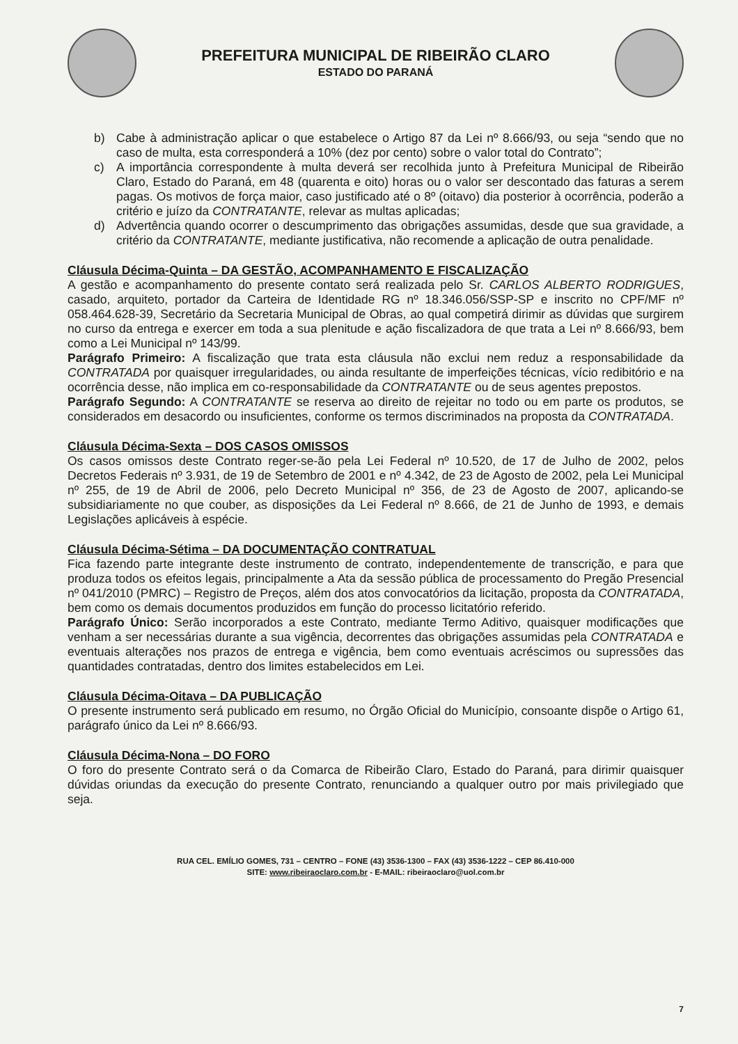PREFEITURA MUNICIPAL DE RIBEIRÃO CLARO
ESTADO DO PARANÁ
b) Cabe à administração aplicar o que estabelece o Artigo 87 da Lei nº 8.666/93, ou seja “sendo que no caso de multa, esta corresponderá a 10% (dez por cento) sobre o valor total do Contrato”;
c) A importância correspondente à multa deverá ser recolhida junto à Prefeitura Municipal de Ribeirão Claro, Estado do Paraná, em 48 (quarenta e oito) horas ou o valor ser descontado das faturas a serem pagas. Os motivos de força maior, caso justificado até o 8º (oitavo) dia posterior à ocorrência, poderão a critério e juízo da CONTRATANTE, relevar as multas aplicadas;
d) Advertência quando ocorrer o descumprimento das obrigações assumidas, desde que sua gravidade, a critério da CONTRATANTE, mediante justificativa, não recomende a aplicação de outra penalidade.
Cláusula Décima-Quinta – DA GESTÃO, ACOMPANHAMENTO E FISCALIZAÇÃO
A gestão e acompanhamento do presente contato será realizada pelo Sr. CARLOS ALBERTO RODRIGUES, casado, arquiteto, portador da Carteira de Identidade RG nº 18.346.056/SSP-SP e inscrito no CPF/MF nº 058.464.628-39, Secretário da Secretaria Municipal de Obras, ao qual competirá dirimir as dúvidas que surgirem no curso da entrega e exercer em toda a sua plenitude e ação fiscalizadora de que trata a Lei nº 8.666/93, bem como a Lei Municipal nº 143/99.
Parágrafo Primeiro: A fiscalização que trata esta cláusula não exclui nem reduz a responsabilidade da CONTRATADA por quaisquer irregularidades, ou ainda resultante de imperfeições técnicas, vício redibitório e na ocorrência desse, não implica em co-responsabilidade da CONTRATANTE ou de seus agentes prepostos.
Parágrafo Segundo: A CONTRATANTE se reserva ao direito de rejeitar no todo ou em parte os produtos, se considerados em desacordo ou insuficientes, conforme os termos discriminados na proposta da CONTRATADA.
Cláusula Décima-Sexta – DOS CASOS OMISSOS
Os casos omissos deste Contrato reger-se-ão pela Lei Federal nº 10.520, de 17 de Julho de 2002, pelos Decretos Federais nº 3.931, de 19 de Setembro de 2001 e nº 4.342, de 23 de Agosto de 2002, pela Lei Municipal nº 255, de 19 de Abril de 2006, pelo Decreto Municipal nº 356, de 23 de Agosto de 2007, aplicando-se subsidiariamente no que couber, as disposições da Lei Federal nº 8.666, de 21 de Junho de 1993, e demais Legislações aplicáveis à espécie.
Cláusula Décima-Sétima – DA DOCUMENTAÇÃO CONTRATUAL
Fica fazendo parte integrante deste instrumento de contrato, independentemente de transcrição, e para que produza todos os efeitos legais, principalmente a Ata da sessão pública de processamento do Pregão Presencial nº 041/2010 (PMRC) – Registro de Preços, além dos atos convocatórios da licitação, proposta da CONTRATADA, bem como os demais documentos produzidos em função do processo licitatório referido.
Parágrafo Único: Serão incorporados a este Contrato, mediante Termo Aditivo, quaisquer modificações que venham a ser necessárias durante a sua vigência, decorrentes das obrigações assumidas pela CONTRATADA e eventuais alterações nos prazos de entrega e vigência, bem como eventuais acréscimos ou supressões das quantidades contratadas, dentro dos limites estabelecidos em Lei.
Cláusula Décima-Oitava – DA PUBLICAÇÃO
O presente instrumento será publicado em resumo, no Órgão Oficial do Município, consoante dispõe o Artigo 61, parágrafo único da Lei nº 8.666/93.
Cláusula Décima-Nona – DO FORO
O foro do presente Contrato será o da Comarca de Ribeirão Claro, Estado do Paraná, para dirimir quaisquer dúvidas oriundas da execução do presente Contrato, renunciando a qualquer outro por mais privilegiado que seja.
RUA CEL. EMÍLIO GOMES, 731 – CENTRO – FONE (43) 3536-1300 – FAX (43) 3536-1222 – CEP 86.410-000
SITE: www.ribeiraoclaro.com.br - E-MAIL: ribeiraoclaro@uol.com.br
7